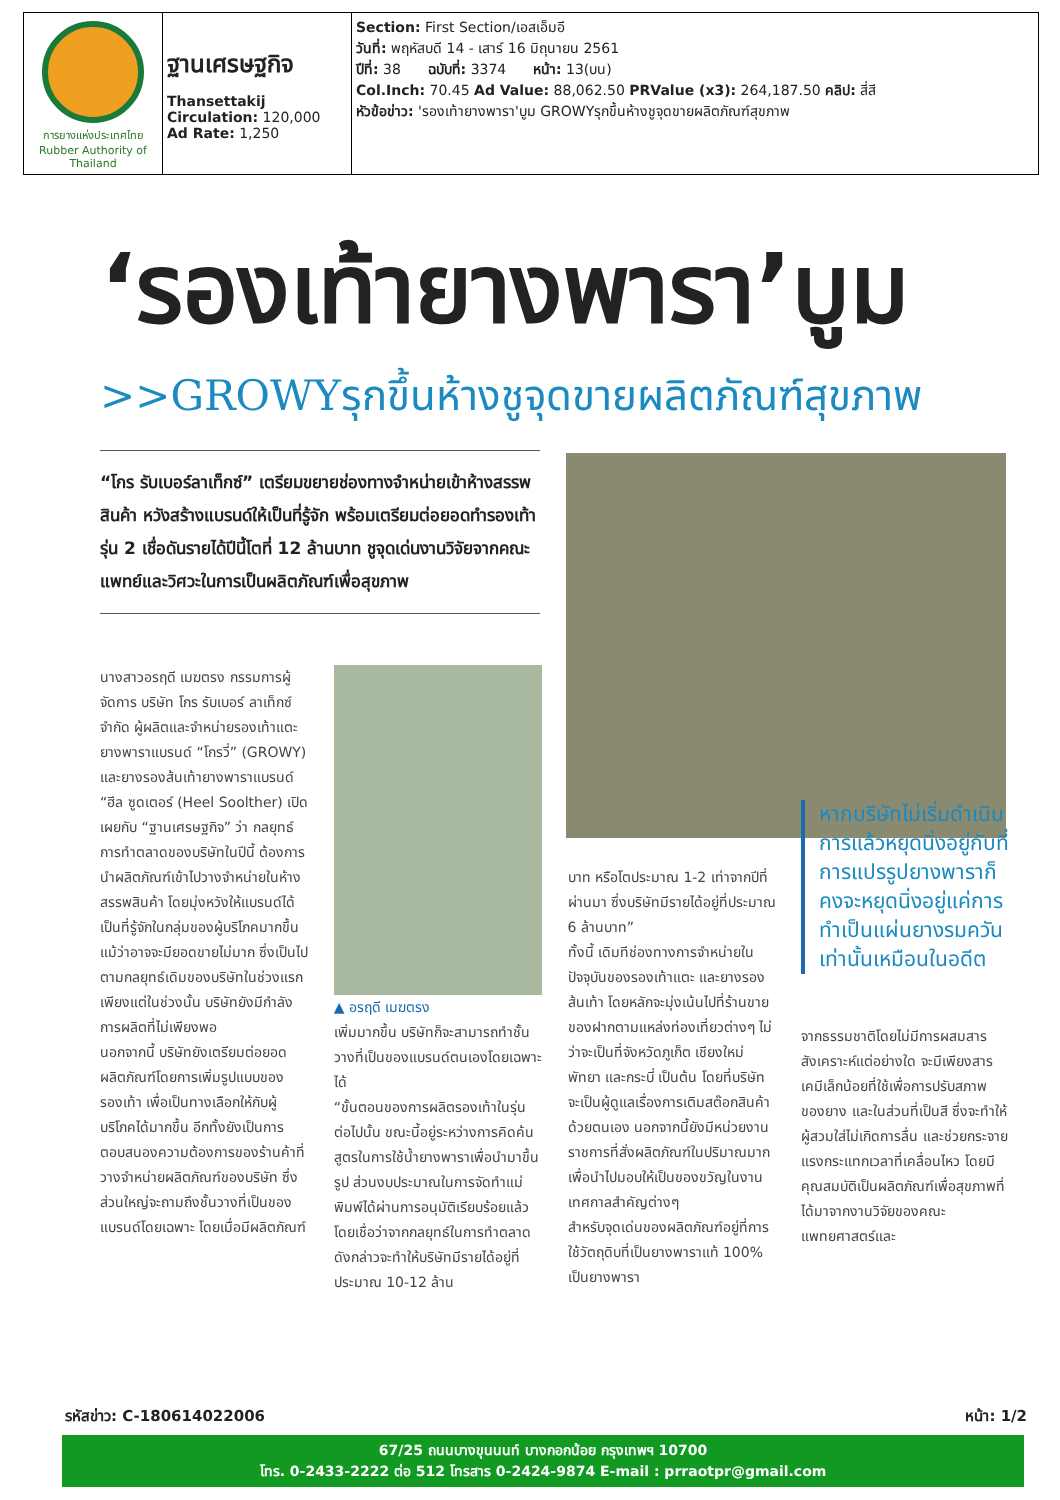| การยางแห่งประเทศไทย Rubber Authority of Thailand | ฐานเศรษฐกิจ Thansettakij Circulation: 120,000 Ad Rate: 1,250 | Section: First Section/เอสเอ็มอี วันที่: พฤหัสบดี 14 - เสาร์ 16 มิถุนายน 2561 ปีที่: 38 ฉบับที่: 3374 หน้า: 13(บน) Col.Inch: 70.45 Ad Value: 88,062.50 PRValue (x3): 264,187.50 คลิป: สี่สี หัวข้อข่าว: 'รองเท้ายางพารา'บูม GROWYรุกขึ้นห้างชูจุดขายผลิตภัณฑ์สุขภาพ |
‘รองเท้ายางพารา’บูม
>>GROWYรุกขึ้นห้างชูจุดขายผลิตภัณฑ์สุขภาพ
“โกร รับเบอร์ลาเท็กซ์” เตรียมขยายช่องทางจำหน่ายเข้าห้างสรรพสินค้า หวังสร้างแบรนด์ให้เป็นที่รู้จัก พร้อมเตรียมต่อยอดทำรองเท้ารุ่น 2 เชื่อดันรายได้ปีนี้โตที่ 12 ล้านบาท ชูจุดเด่นงานวิจัยจากคณะแพทย์และวิศวะในการเป็นผลิตภัณฑ์เพื่อสุขภาพ
นางสาวอรฤดี เมฆตรง กรรมการผู้จัดการ บริษัท โกร รับเบอร์ ลาเท็กซ์ จำกัด ผู้ผลิตและจำหน่ายรองเท้าแตะยางพาราแบรนด์ “โกรวี่” (GROWY) และยางรองส้นเท้ายางพาราแบรนด์ “ฮีล ซูดเตอร์ (Heel Soolther) เปิดเผยกับ “ฐานเศรษฐกิจ” ว่า กลยุทธ์การทำตลาดของบริษัทในปีนี้ ต้องการนำผลิตภัณฑ์เข้าไปวางจำหน่ายในห้างสรรพสินค้า โดยมุ่งหวังให้แบรนด์ได้เป็นที่รู้จักในกลุ่มของผู้บริโภคมากขึ้น แม้ว่าอาจจะมียอดขายไม่มาก ซึ่งเป็นไปตามกลยุทธ์เดิมของบริษัทในช่วงแรก เพียงแต่ในช่วงนั้น บริษัทยังมีกำลังการผลิตที่ไม่เพียงพอ
นอกจากนี้ บริษัทยังเตรียมต่อยอดผลิตภัณฑ์โดยการเพิ่มรูปแบบของรองเท้า เพื่อเป็นทางเลือกให้กับผู้บริโภคได้มากขึ้น อีกทั้งยังเป็นการตอบสนองความต้องการของร้านค้าที่วางจำหน่ายผลิตภัณฑ์ของบริษัท ซึ่งส่วนใหญ่จะถามถึงชั้นวางที่เป็นของแบรนด์โดยเฉพาะ โดยเมื่อมีผลิตภัณฑ์
▲ อรฤดี เมฆตรง
เพิ่มมากขึ้น บริษัทก็จะสามารถทำชั้นวางที่เป็นของแบรนด์ตนเองโดยเฉพาะได้
“ขั้นตอนของการผลิตรองเท้าในรุ่นต่อไปนั้น ขณะนี้อยู่ระหว่างการคิดค้นสูตรในการใช้น้ำยางพาราเพื่อนำมาขึ้นรูป ส่วนงบประมาณในการจัดทำแม่พิมพ์ได้ผ่านการอนุมัติเรียบร้อยแล้ว โดยเชื่อว่าจากกลยุทธ์ในการทำตลาดดังกล่าวจะทำให้บริษัทมีรายได้อยู่ที่ประมาณ 10-12 ล้าน
บาท หรือโตประมาณ 1-2 เท่าจากปีที่ผ่านมา ซึ่งบริษัทมีรายได้อยู่ที่ประมาณ 6 ล้านบาท”
ทั้งนี้ เดิมทีช่องทางการจำหน่ายในปัจจุบันของรองเท้าแตะ และยางรองส้นเท้า โดยหลักจะมุ่งเน้นไปที่ร้านขายของฝากตามแหล่งท่องเที่ยวต่างๆ ไม่ว่าจะเป็นที่จังหวัดภูเก็ต เชียงใหม่ พัทยา และกระบี่ เป็นต้น โดยที่บริษัทจะเป็นผู้ดูแลเรื่องการเติมสต๊อกสินค้าด้วยตนเอง นอกจากนี้ยังมีหน่วยงานราชการที่สั่งผลิตภัณฑ์ในปริมาณมาก เพื่อนำไปมอบให้เป็นของขวัญในงานเทศกาลสำคัญต่างๆ
สำหรับจุดเด่นของผลิตภัณฑ์อยู่ที่การใช้วัตถุดิบที่เป็นยางพาราแท้ 100% เป็นยางพารา
หากบริษัทไม่เริ่มดำเนินการแล้วหยุดนิ่งอยู่กับที่การแปรรูปยางพาราก็คงจะหยุดนิ่งอยู่แค่การทำเป็นแผ่นยางรมควันเท่านั้นเหมือนในอดีต
จากธรรมชาติโดยไม่มีการผสมสารสังเคราะห์แต่อย่างใด จะมีเพียงสารเคมีเล็กน้อยที่ใช้เพื่อการปรับสภาพของยาง และในส่วนที่เป็นสี ซึ่งจะทำให้ผู้สวมใส่ไม่เกิดการลื่น และช่วยกระจายแรงกระแทกเวลาที่เคลื่อนไหว โดยมีคุณสมบัติเป็นผลิตภัณฑ์เพื่อสุขภาพที่ได้มาจากงานวิจัยของคณะแพทยศาสตร์และ
รหัสข่าว: C-180614022006 หน้า: 1/2
67/25 ถนนบางขุนนนท์ บางกอกน้อย กรุงเทพฯ 10700
โทร. 0-2433-2222 ต่อ 512 โทรสาร 0-2424-9874 E-mail : prraotpr@gmail.com